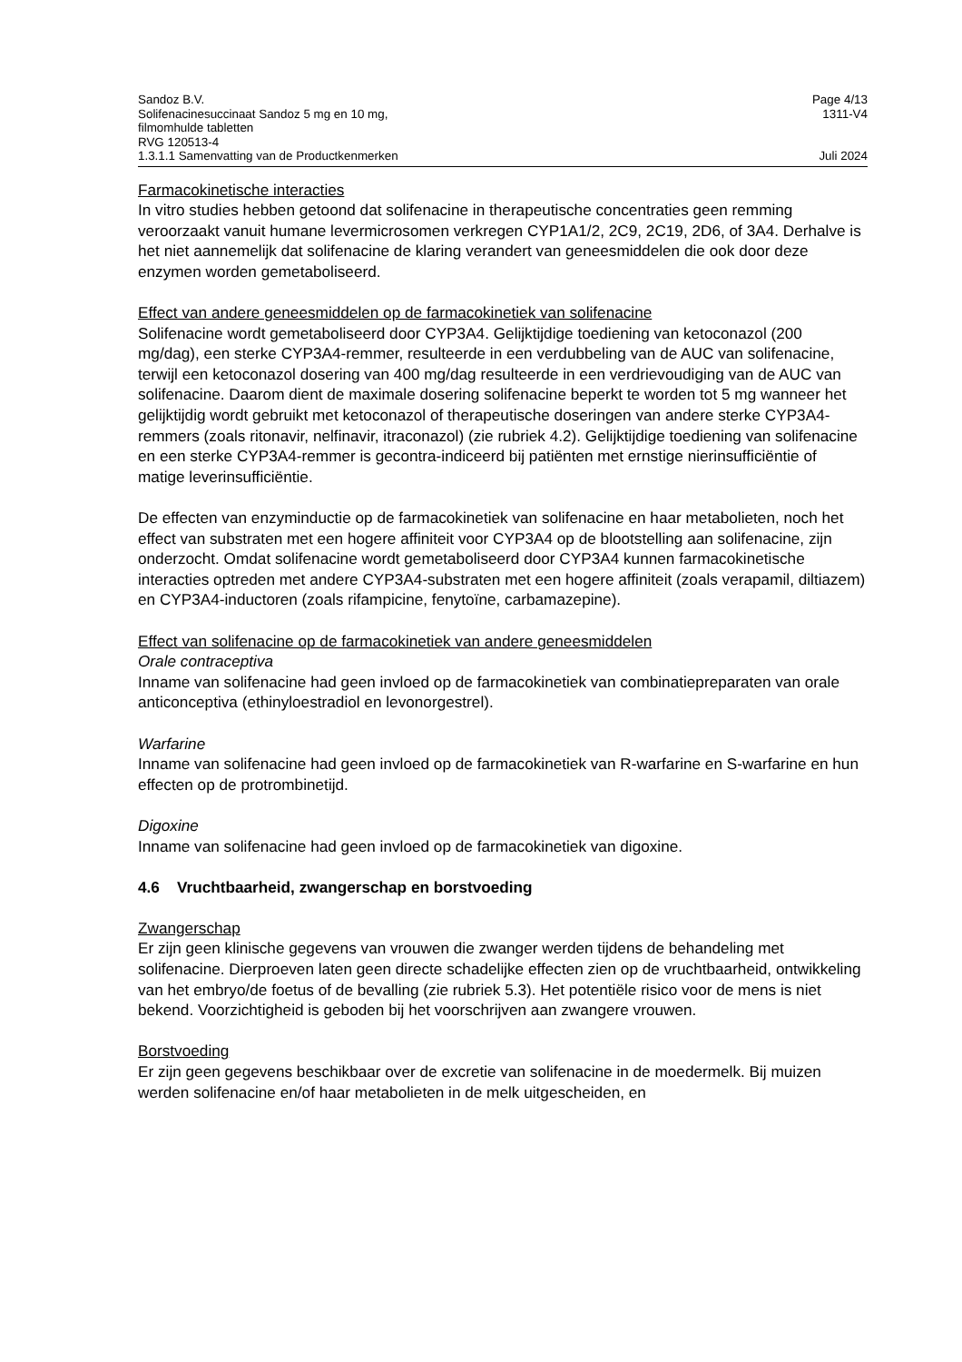Sandoz B.V.
Solifenacinesuccinaat Sandoz 5 mg en 10 mg,
filmomhulde tabletten
RVG 120513-4
1.3.1.1 Samenvatting van de Productkenmerken
Page 4/13
1311-V4
Juli 2024
Farmacokinetische interacties
In vitro studies hebben getoond dat solifenacine in therapeutische concentraties geen remming veroorzaakt vanuit humane levermicrosomen verkregen CYP1A1/2, 2C9, 2C19, 2D6, of 3A4. Derhalve is het niet aannemelijk dat solifenacine de klaring verandert van geneesmiddelen die ook door deze enzymen worden gemetaboliseerd.
Effect van andere geneesmiddelen op de farmacokinetiek van solifenacine
Solifenacine wordt gemetaboliseerd door CYP3A4. Gelijktijdige toediening van ketoconazol (200 mg/dag), een sterke CYP3A4-remmer, resulteerde in een verdubbeling van de AUC van solifenacine, terwijl een ketoconazol dosering van 400 mg/dag resulteerde in een verdrievoudiging van de AUC van solifenacine. Daarom dient de maximale dosering solifenacine beperkt te worden tot 5 mg wanneer het gelijktijdig wordt gebruikt met ketoconazol of therapeutische doseringen van andere sterke CYP3A4- remmers (zoals ritonavir, nelfinavir, itraconazol) (zie rubriek 4.2). Gelijktijdige toediening van solifenacine en een sterke CYP3A4-remmer is gecontra-indiceerd bij patiënten met ernstige nierinsufficiëntie of matige leverinsufficiëntie.
De effecten van enzyminductie op de farmacokinetiek van solifenacine en haar metabolieten, noch het effect van substraten met een hogere affiniteit voor CYP3A4 op de blootstelling aan solifenacine, zijn onderzocht. Omdat solifenacine wordt gemetaboliseerd door CYP3A4 kunnen farmacokinetische interacties optreden met andere CYP3A4-substraten met een hogere affiniteit (zoals verapamil, diltiazem) en CYP3A4-inductoren (zoals rifampicine, fenytoïne, carbamazepine).
Effect van solifenacine op de farmacokinetiek van andere geneesmiddelen
Orale contraceptiva
Inname van solifenacine had geen invloed op de farmacokinetiek van combinatiepreparaten van orale anticonceptiva (ethinyloestradiol en levonorgestrel).
Warfarine
Inname van solifenacine had geen invloed op de farmacokinetiek van R-warfarine en S-warfarine en hun effecten op de protrombinetijd.
Digoxine
Inname van solifenacine had geen invloed op de farmacokinetiek van digoxine.
4.6 Vruchtbaarheid, zwangerschap en borstvoeding
Zwangerschap
Er zijn geen klinische gegevens van vrouwen die zwanger werden tijdens de behandeling met solifenacine. Dierproeven laten geen directe schadelijke effecten zien op de vruchtbaarheid, ontwikkeling van het embryo/de foetus of de bevalling (zie rubriek 5.3). Het potentiële risico voor de mens is niet bekend. Voorzichtigheid is geboden bij het voorschrijven aan zwangere vrouwen.
Borstvoeding
Er zijn geen gegevens beschikbaar over de excretie van solifenacine in de moedermelk. Bij muizen werden solifenacine en/of haar metabolieten in de melk uitgescheiden, en